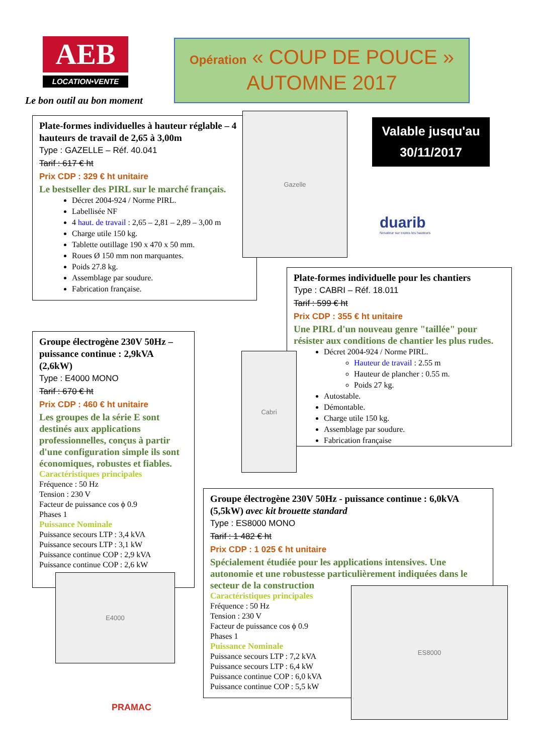AEB
LOCATION•VENTE
Le bon outil au bon moment
Opération « COUP DE POUCE »
AUTOMNE 2017
Valable jusqu'au
30/11/2017
Plate-formes individuelles à hauteur réglable – 4 hauteurs de travail de 2,65 à 3,00m
Type : GAZELLE – Réf. 40.041
Tarif : 617 € ht
Prix CDP : 329 € ht unitaire
Le bestseller des PIRL sur le marché français.
Décret 2004-924 / Norme PIRL.
Labellisée NF
4 haut. de travail : 2,65 – 2,81 – 2,89 – 3,00 m
Charge utile 150 kg.
Tablette outillage 190 x 470 x 50 mm.
Roues Ø 150 mm non marquantes.
Poids 27.8 kg.
Assemblage par soudure.
Fabrication française.
Gazelle
duarib
Novateur sur toutes les hauteurs
Plate-formes individuelle pour les chantiers
Type : CABRI – Réf. 18.011
Tarif : 599 € ht
Prix CDP : 355 € ht unitaire
Une PIRL d'un nouveau genre "taillée" pour résister aux conditions de chantier les plus rudes.
Décret 2004-924 / Norme PIRL.
Hauteur de travail : 2.55 m
Hauteur de plancher : 0.55 m.
Poids 27 kg.
Autostable.
Démontable.
Charge utile 150 kg.
Assemblage par soudure.
Fabrication française
Cabri
Groupe électrogène 230V 50Hz – puissance continue : 2,9kVA (2,6kW)
Type : E4000 MONO
Tarif : 670 € ht
Prix CDP : 460 € ht unitaire
Les groupes de la série E sont destinés aux applications professionnelles, conçus à partir d'une configuration simple ils sont économiques, robustes et fiables.
Caractéristiques principales
Fréquence : 50 Hz
Tension : 230 V
Facteur de puissance cos ϕ 0.9
Phases 1
Puissance Nominale
Puissance secours LTP : 3,4 kVA
Puissance secours LTP : 3,1 kW
Puissance continue COP : 2,9 kVA
Puissance continue COP : 2,6 kW
E4000
PRAMAC
Groupe électrogène 230V 50Hz - puissance continue : 6,0kVA (5,5kW) avec kit brouette standard
Type : ES8000 MONO
Tarif : 1 482 € ht
Prix CDP : 1 025 € ht unitaire
Spécialement étudiée pour les applications intensives. Une autonomie et une robustesse particulièrement indiquées dans le secteur de la construction
Caractéristiques principales
Fréquence : 50 Hz
Tension : 230 V
Facteur de puissance cos ϕ 0.9
Phases 1
Puissance Nominale
Puissance secours LTP : 7,2 kVA
Puissance secours LTP : 6,4 kW
Puissance continue COP : 6,0 kVA
Puissance continue COP : 5,5 kW
ES8000